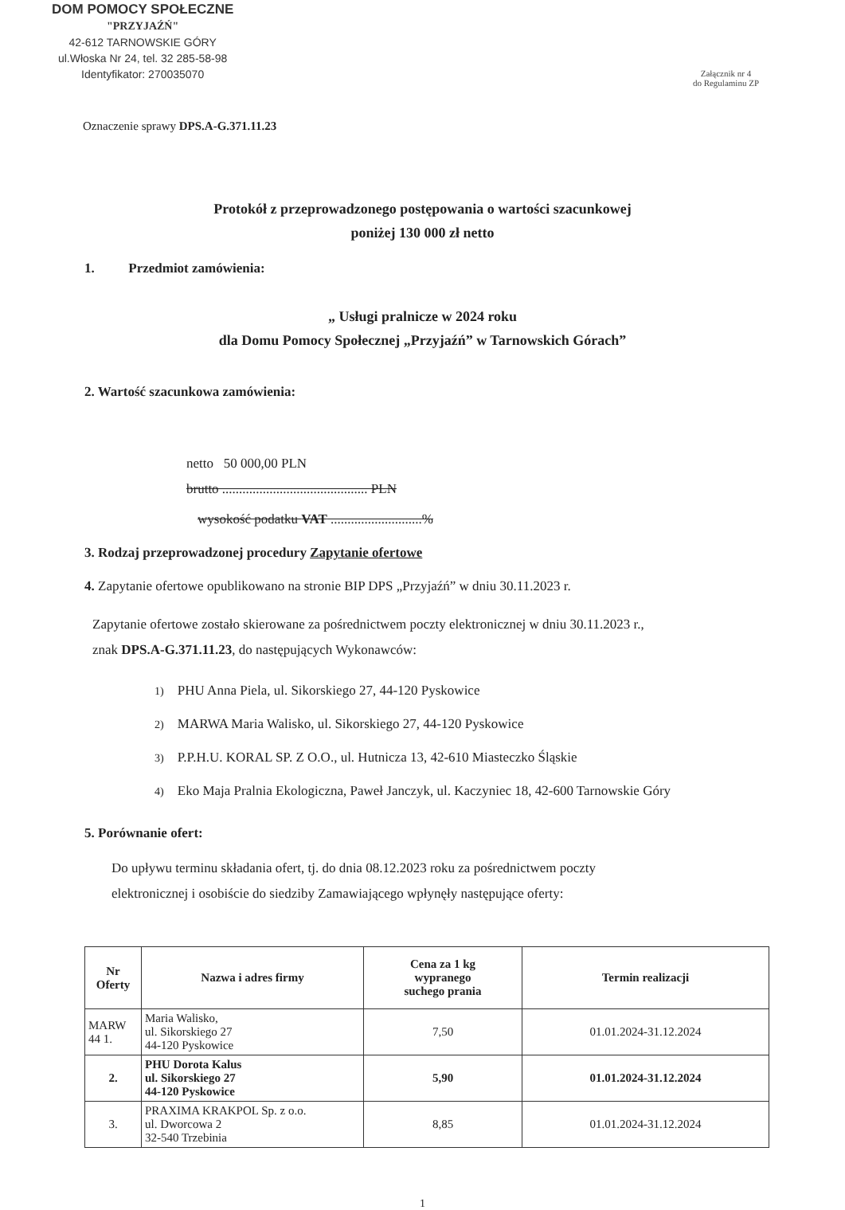DOM POMOCY SPOŁECZNE
"PRZYJAŹŃ"
42-612 TARNOWSKIE GÓRY
ul.Włoska Nr 24, tel. 32 285-58-98
Identyfikator: 270035070
Załącznik nr 4
do Regulaminu ZP
Oznaczenie sprawy DPS.A-G.371.11.23
Protokół z przeprowadzonego postępowania o wartości szacunkowej
poniżej 130 000 zł netto
1. Przedmiot zamówienia:
„ Usługi pralnicze w 2024 roku
dla Domu Pomocy Społecznej „Przyjaźń” w Tarnowskich Górach”
2. Wartość szacunkowa zamówienia:
netto 50 000,00 PLN
brutto ........................................... PLN
wysokość podatku VAT ...........................%
3. Rodzaj przeprowadzonej procedury Zapytanie ofertowe
4. Zapytanie ofertowe opublikowano na stronie BIP DPS „Przyjaźń” w dniu 30.11.2023 r.
Zapytanie ofertowe zostało skierowane za pośrednictwem poczty elektronicznej w dniu 30.11.2023 r.,
znak DPS.A-G.371.11.23, do następujących Wykonawców:
1) PHU Anna Piela, ul. Sikorskiego 27, 44-120 Pyskowice
2) MARWA Maria Walisko, ul. Sikorskiego 27, 44-120 Pyskowice
3) P.P.H.U. KORAL SP. Z O.O., ul. Hutnicza 13, 42-610 Miasteczko Śląskie
4) Eko Maja Pralnia Ekologiczna, Paweł Janczyk, ul. Kaczyniec 18, 42-600 Tarnowskie Góry
5. Porównanie ofert:
Do upływu terminu składania ofert, tj. do dnia 08.12.2023 roku za pośrednictwem poczty
elektronicznej i osobiście do siedziby Zamawiającego wpłynęły następujące oferty:
| Nr Oferty | Nazwa i adres firmy | Cena za 1 kg wypranego suchego prania | Termin realizacji |
| --- | --- | --- | --- |
| MARW 44 1. | Maria Walisko, ul. Sikorskiego 27 44-120 Pyskowice | 7,50 | 01.01.2024-31.12.2024 |
| 2. | PHU Dorota Kalus ul. Sikorskiego 27 44-120 Pyskowice | 5,90 | 01.01.2024-31.12.2024 |
| 3. | PRAXIMA KRAKPOL Sp. z o.o. ul. Dworcowa 2 32-540 Trzebinia | 8,85 | 01.01.2024-31.12.2024 |
1